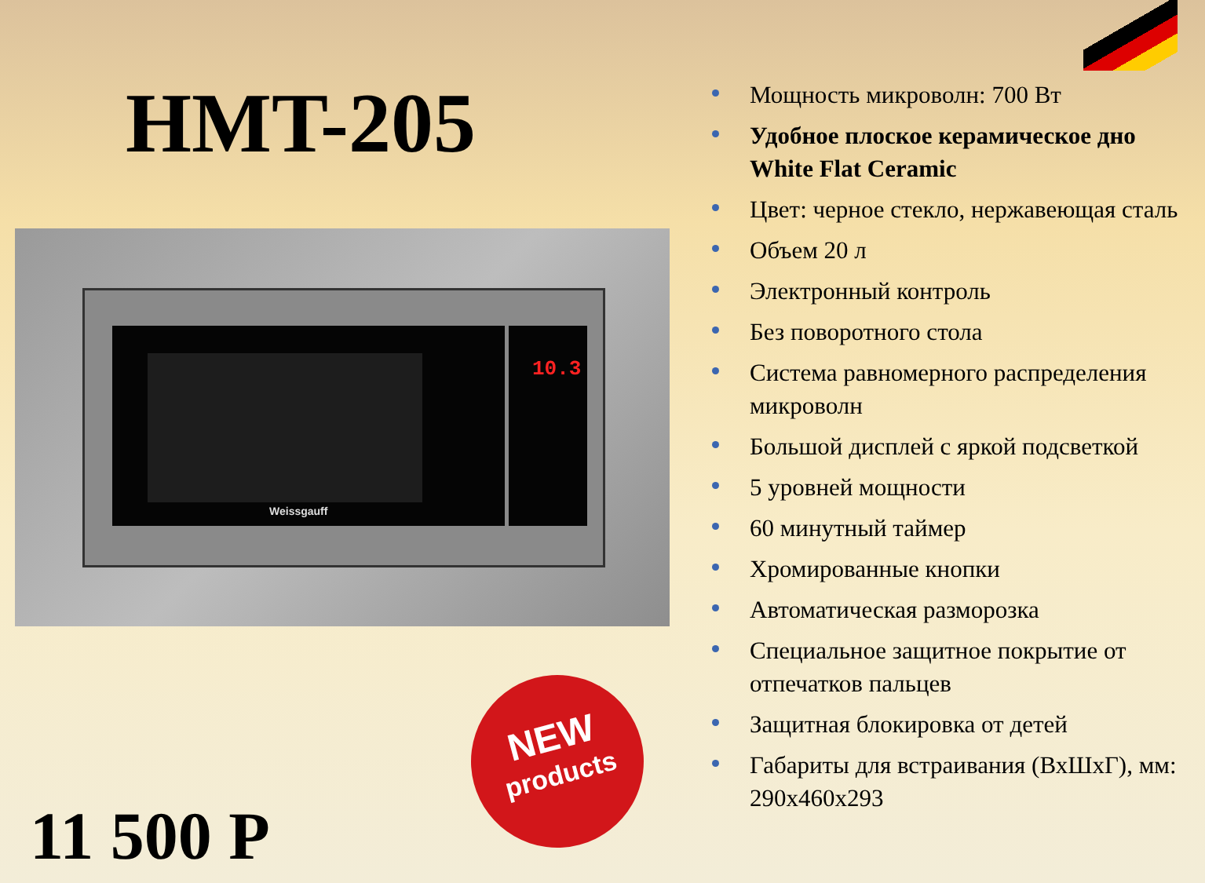HMT-205
Weissgauff 10.3
NEW
products
11 500 Р
Мощность микроволн: 700 Вт
Удобное плоское керамическое дно White Flat Ceramic
Цвет: черное стекло, нержавеющая сталь
Объем 20 л
Электронный контроль
Без поворотного стола
Система равномерного распределения микроволн
Большой дисплей с яркой подсветкой
5 уровней мощности
60 минутный таймер
Хромированные кнопки
Автоматическая разморозка
Специальное защитное покрытие от отпечатков пальцев
Защитная блокировка от детей
Габариты для встраивания (ВхШхГ), мм: 290х460х293